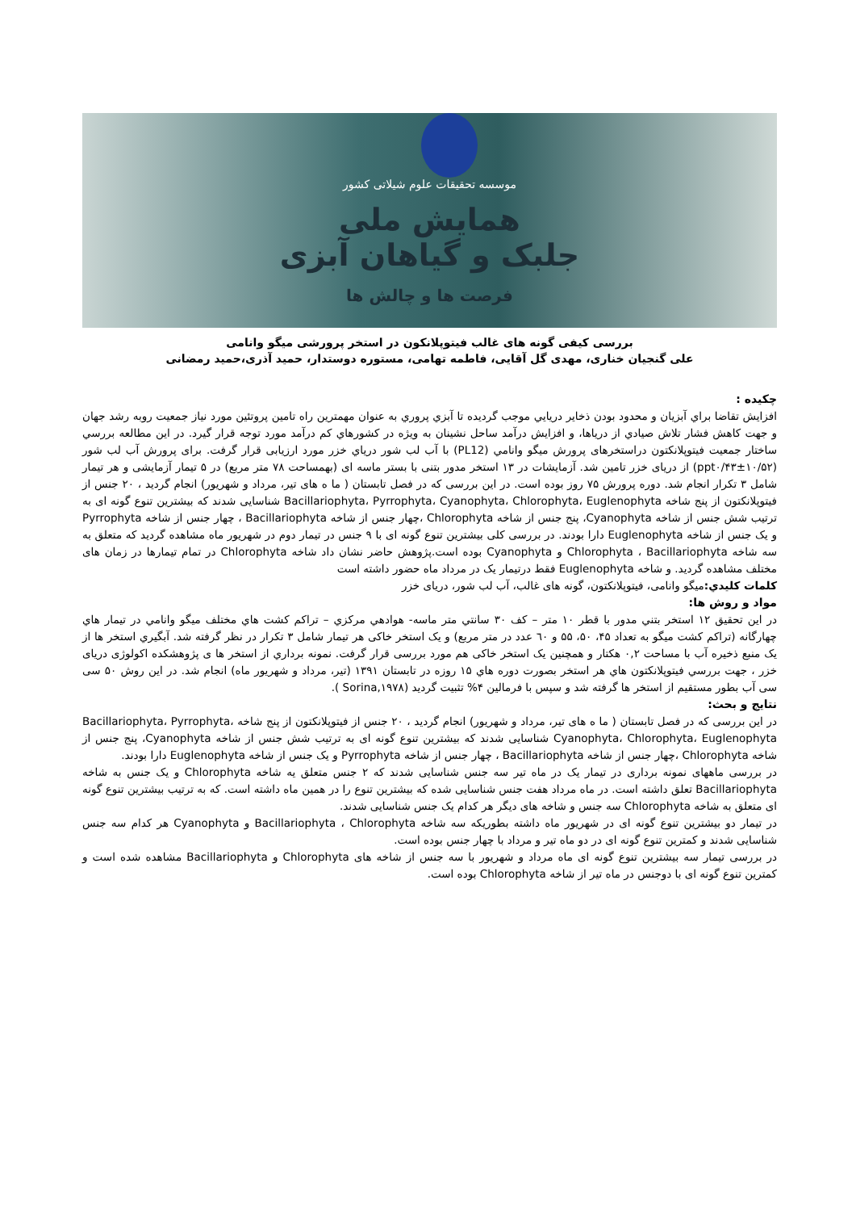موسسه تحقیقات علوم شیلاتی کشور
همایش ملی
جلبک و گیاهان آبزی
فرصت ها و چالش ها
بررسی کیفی گونه های غالب فیتوپلانکون در استخر پرورشی میگو وانامی
علی گنجیان خناری، مهدی گل آقایی، فاطمه تهامی، مستوره دوستدار، حمید آذری،حمید رمضانی
چکیده :
افزايش تقاضا براي آبزيان و محدود بودن ذخاير دريايي موجب گرديده تا آبزي پروري به عنوان مهمترين راه تامين پروتئين مورد نياز جمعيت روبه رشد جهان و جهت كاهش فشار تلاش صيادي از درياها، و افزايش درآمد ساحل نشينان به ويژه در كشورهاي كم درآمد مورد توجه قرار گيرد. در این مطالعه بررسي ساختار جمعيت فیتوپلانکتون دراستخرهای پرورش میگو وانامي (PL12) با آب لب شور درياي خزر مورد ارزیابی قرار گرفت. برای پرورش آب لب شور (ppt۰/۴۳±۱۰/۵۲) از دریای خزر تامین شد. آزمایشات در ۱۳ استخر مدور بتنی با بستر ماسه ای (بهمساحت ۷۸ متر مربع) در ۵ تیمار آزمایشی و هر تیمار شامل ۳ تکرار انجام شد. دوره پرورش ۷۵ روز بوده است. در این بررسی که در فصل تابستان ( ما ه های تیر، مرداد و شهریور) انجام گردید ، ۲۰ جنس از فیتوپلانکتون از پنج شاخه Bacillariophyta، Pyrrophyta، Cyanophyta، Chlorophyta، Euglenophyta شناسایی شدند که بیشترین تنوع گونه ای به ترتیب شش جنس از شاخه Cyanophyta، پنج جنس از شاخه Chlorophyta ،چهار جنس از شاخه Bacillariophyta ، چهار جنس از شاخه Pyrrophyta و یک جنس از شاخه Euglenophyta دارا بودند. در بررسی کلی بیشترین تنوع گونه ای با ۹ جنس در تیمار دوم در شهریور ماه مشاهده گردید که متعلق به سه شاخه Chlorophyta ، Bacillariophyta و Cyanophyta بوده است.پژوهش حاضر نشان داد شاخه Chlorophyta در تمام تیمارها در زمان های مختلف مشاهده گردید. و شاخه Euglenophyta فقط درتیمار یک در مرداد ماه حضور داشته است
كلمات كليدي: میگو وانامی، فیتوپلانکتون، گونه های غالب، آب لب شور، دریای خزر
مواد و روش ها:
در اين تحقيق ۱۲ استخر بتني مدور با قطر ۱۰ متر – کف ۳۰ سانتي متر ماسه- هوادهي مرکزي – تراکم کشت هاي مختلف ميگو وانامي در تيمار هاي چهارگانه (تراکم کشت میگو به تعداد ۴۵، ۵۰، ۵۵ و ٦۰ عدد در متر مربع) و یک استخر خاکی هر تيمار شامل ۳ تکرار در نظر گرفته شد. آبگيري استخر ها از یک منبع ذخيره آب با مساحت ۰,۲ هکتار و همچنین یک استخر خاکی هم مورد بررسی قرار گرفت. نمونه برداري از استخر ها ی پژوهشکده اکولوژی دریای خزر ، جهت بررسي فيتوپلانكتون هاي هر استخر بصورت دوره هاي ۱۵ روزه در تابستان ۱۳۹۱ (تیر، مرداد و شهریور ماه) انجام شد. در اين روش ۵۰ سی سی آب بطور مستقيم از استخر ها گرفته شد و سپس با فرمالين ۴% تثبيت گرديد (Sorina,۱۹۷۸ ).
نتایج و بحث:
در این بررسی که در فصل تابستان ( ما ه های تیر، مرداد و شهریور) انجام گردید ، ۲۰ جنس از فیتوپلانکتون از پنج شاخه Bacillariophyta، Pyrrophyta، Cyanophyta، Chlorophyta، Euglenophyta شناسایی شدند که بیشترین تنوع گونه ای به ترتیب شش جنس از شاخه Cyanophyta، پنج جنس از شاخه Chlorophyta ،چهار جنس از شاخه Bacillariophyta ، چهار جنس از شاخه Pyrrophyta و یک جنس از شاخه Euglenophyta دارا بودند.
در بررسی ماههای نمونه برداری در تیمار یک در ماه تیر سه جنس شناسایی شدند که ۲ جنس متعلق یه شاخه Chlorophyta و یک جنس به شاخه Bacillariophyta تعلق داشته است. در ماه مرداد هفت جنس شناسایی شده که بیشترین تنوع را در همین ماه داشته است. که به ترتیب بیشترین تنوع گونه ای متعلق به شاخه Chlorophyta سه جنس و شاخه های دیگر هر کدام یک جنس شناسایی شدند.
در تیمار دو بیشترین تنوع گونه ای در شهریور ماه داشته بطوریکه سه شاخه Bacillariophyta ، Chlorophyta و Cyanophyta هر کدام سه جنس شناسایی شدند و کمترین تنوع گونه ای در دو ماه تیر و مرداد با چهار جنس بوده است.
در بررسی تیمار سه بیشترین تنوع گونه ای ماه مرداد و شهریور با سه جنس از شاخه های Chlorophyta و Bacillariophyta مشاهده شده است و کمترین تنوع گونه ای با دوجنس در ماه تیر از شاخه Chlorophyta بوده است.